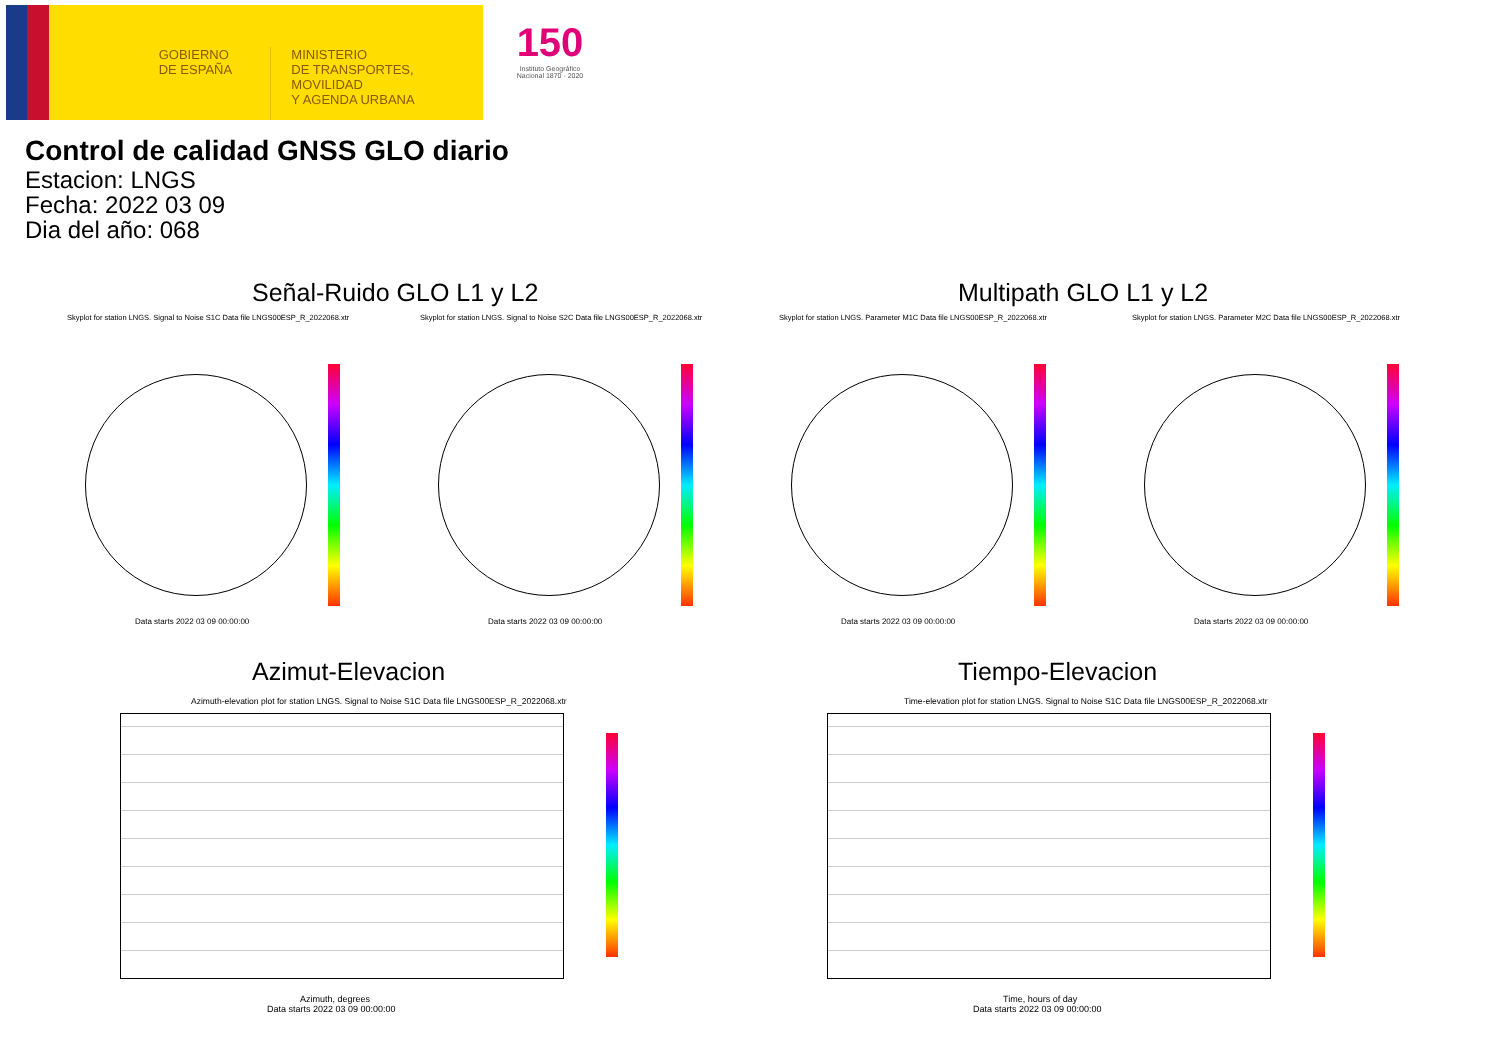GOBIERNO
DE ESPAÑA
MINISTERIO
DE TRANSPORTES, MOVILIDAD
Y AGENDA URBANA
150
Instituto Geográfico Nacional 1870 · 2020
Control de calidad GNSS GLO diario
Estacion: LNGS
Fecha: 2022 03 09
Dia del año: 068
Señal-Ruido GLO L1 y L2 Multipath GLO L1 y L2
Skyplot for station LNGS. Signal to Noise S1C Data file LNGS00ESP_R_2022068.xtr Skyplot for station LNGS. Signal to Noise S2C Data file LNGS00ESP_R_2022068.xtr Skyplot for station LNGS. Parameter M1C Data file LNGS00ESP_R_2022068.xtr Skyplot for station LNGS. Parameter M2C Data file LNGS00ESP_R_2022068.xtr
Data starts 2022 03 09 00:00:00
Data starts 2022 03 09 00:00:00
Data starts 2022 03 09 00:00:00
Data starts 2022 03 09 00:00:00
Azimut-Elevacion Tiempo-Elevacion
Azimuth-elevation plot for station LNGS. Signal to Noise S1C Data file LNGS00ESP_R_2022068.xtr Time-elevation plot for station LNGS. Signal to Noise S1C Data file LNGS00ESP_R_2022068.xtr
Azimuth, degrees
Data starts 2022 03 09 00:00:00
Time, hours of day
Data starts 2022 03 09 00:00:00